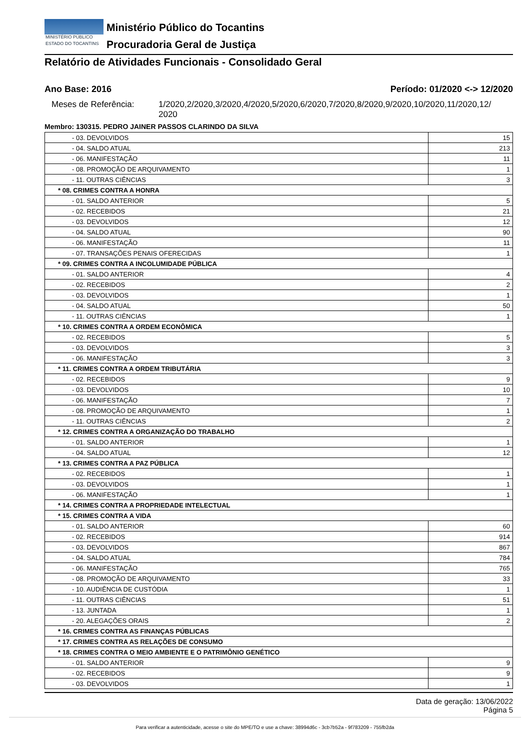MINISTÉRIO PÚBLICO
ESTADO DO TOCANTINS
Ministério Público do Tocantins
Procuradoria Geral de Justiça
Relatório de Atividades Funcionais - Consolidado Geral
Ano Base: 2016 Período: 01/2020 <-> 12/2020
Meses de Referência: 1/2020,2/2020,3/2020,4/2020,5/2020,6/2020,7/2020,8/2020,9/2020,10/2020,11/2020,12/
2020
Membro: 130315. PEDRO JAINER PASSOS CLARINDO DA SILVA
| - 03. DEVOLVIDOS | 15 |
| - 04. SALDO ATUAL | 213 |
| - 06. MANIFESTAÇÃO | 11 |
| - 08. PROMOÇÃO DE ARQUIVAMENTO | 1 |
| - 11. OUTRAS CIÊNCIAS | 3 |
| * 08. CRIMES CONTRA A HONRA | |
| - 01. SALDO ANTERIOR | 5 |
| - 02. RECEBIDOS | 21 |
| - 03. DEVOLVIDOS | 12 |
| - 04. SALDO ATUAL | 90 |
| - 06. MANIFESTAÇÃO | 11 |
| - 07. TRANSAÇÕES PENAIS OFERECIDAS | 1 |
| * 09. CRIMES CONTRA A INCOLUMIDADE PÚBLICA | |
| - 01. SALDO ANTERIOR | 4 |
| - 02. RECEBIDOS | 2 |
| - 03. DEVOLVIDOS | 1 |
| - 04. SALDO ATUAL | 50 |
| - 11. OUTRAS CIÊNCIAS | 1 |
| * 10. CRIMES CONTRA A ORDEM ECONÔMICA | |
| - 02. RECEBIDOS | 5 |
| - 03. DEVOLVIDOS | 3 |
| - 06. MANIFESTAÇÃO | 3 |
| * 11. CRIMES CONTRA A ORDEM TRIBUTÁRIA | |
| - 02. RECEBIDOS | 9 |
| - 03. DEVOLVIDOS | 10 |
| - 06. MANIFESTAÇÃO | 7 |
| - 08. PROMOÇÃO DE ARQUIVAMENTO | 1 |
| - 11. OUTRAS CIÊNCIAS | 2 |
| * 12. CRIMES CONTRA A ORGANIZAÇÃO DO TRABALHO | |
| - 01. SALDO ANTERIOR | 1 |
| - 04. SALDO ATUAL | 12 |
| * 13. CRIMES CONTRA A PAZ PÚBLICA | |
| - 02. RECEBIDOS | 1 |
| - 03. DEVOLVIDOS | 1 |
| - 06. MANIFESTAÇÃO | 1 |
| * 14. CRIMES CONTRA A PROPRIEDADE INTELECTUAL | |
| * 15. CRIMES CONTRA A VIDA | |
| - 01. SALDO ANTERIOR | 60 |
| - 02. RECEBIDOS | 914 |
| - 03. DEVOLVIDOS | 867 |
| - 04. SALDO ATUAL | 784 |
| - 06. MANIFESTAÇÃO | 765 |
| - 08. PROMOÇÃO DE ARQUIVAMENTO | 33 |
| - 10. AUDIÊNCIA DE CUSTÓDIA | 1 |
| - 11. OUTRAS CIÊNCIAS | 51 |
| - 13. JUNTADA | 1 |
| - 20. ALEGAÇÕES ORAIS | 2 |
| * 16. CRIMES CONTRA AS FINANÇAS PÚBLICAS | |
| * 17. CRIMES CONTRA AS RELAÇÕES DE CONSUMO | |
| * 18. CRIMES CONTRA O MEIO AMBIENTE E O PATRIMÔNIO GENÉTICO | |
| - 01. SALDO ANTERIOR | 9 |
| - 02. RECEBIDOS | 9 |
| - 03. DEVOLVIDOS | 1 |
Data de geração: 13/06/2022
Página 5
Para verificar a autenticidade, acesse o site do MPE/TO e use a chave: 38994d6c - 3cb7b52a - 9f783209 - 755fb2da